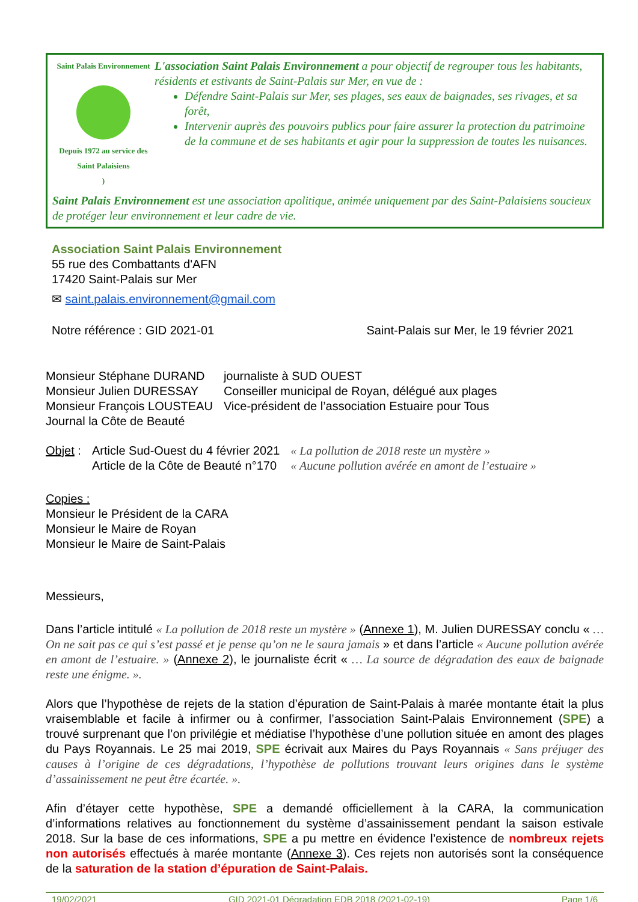Saint Palais Environnement
Depuis 1972 au service des Saint Palaisiens
)
L'association Saint Palais Environnement a pour objectif de regrouper tous les habitants, résidents et estivants de Saint-Palais sur Mer, en vue de :
Défendre Saint-Palais sur Mer, ses plages, ses eaux de baignades, ses rivages, et sa forêt,
Intervenir auprès des pouvoirs publics pour faire assurer la protection du patrimoine de la commune et de ses habitants et agir pour la suppression de toutes les nuisances.
Saint Palais Environnement est une association apolitique, animée uniquement par des Saint-Palaisiens soucieux de protéger leur environnement et leur cadre de vie.
Association Saint Palais Environnement
55 rue des Combattants d'AFN
17420 Saint-Palais sur Mer
✉ saint.palais.environnement@gmail.com
Notre référence : GID 2021-01 Saint-Palais sur Mer, le 19 février 2021
| Monsieur Stéphane DURAND | journaliste à SUD OUEST |
| Monsieur Julien DURESSAY | Conseiller municipal de Royan, délégué aux plages |
| Monsieur François LOUSTEAU | Vice-président de l’association Estuaire pour Tous |
| Journal la Côte de Beauté | |
| Objet : | Article Sud-Ouest du 4 février 2021 | « La pollution de 2018 reste un mystère » |
| | Article de la Côte de Beauté n°170 | « Aucune pollution avérée en amont de l’estuaire » |
Copies :
Monsieur le Président de la CARA
Monsieur le Maire de Royan
Monsieur le Maire de Saint-Palais
Messieurs,
Dans l’article intitulé « La pollution de 2018 reste un mystère » (Annexe 1), M. Julien DURESSAY conclu « …On ne sait pas ce qui s’est passé et je pense qu’on ne le saura jamais » et dans l’article « Aucune pollution avérée en amont de l’estuaire. » (Annexe 2), le journaliste écrit « … La source de dégradation des eaux de baignade reste une énigme. ».
Alors que l’hypothèse de rejets de la station d’épuration de Saint-Palais à marée montante était la plus vraisemblable et facile à infirmer ou à confirmer, l’association Saint-Palais Environnement (SPE) a trouvé surprenant que l’on privilégie et médiatise l’hypothèse d’une pollution située en amont des plages du Pays Royannais. Le 25 mai 2019, SPE écrivait aux Maires du Pays Royannais « Sans préjuger des causes à l’origine de ces dégradations, l’hypothèse de pollutions trouvant leurs origines dans le système d’assainissement ne peut être écartée. ».
Afin d’étayer cette hypothèse, SPE a demandé officiellement à la CARA, la communication d’informations relatives au fonctionnement du système d’assainissement pendant la saison estivale 2018. Sur la base de ces informations, SPE a pu mettre en évidence l’existence de nombreux rejets non autorisés effectués à marée montante (Annexe 3). Ces rejets non autorisés sont la conséquence de la saturation de la station d’épuration de Saint-Palais.
19/02/2021 GID 2021-01 Dégradation EDB 2018 (2021-02-19) Page 1/6